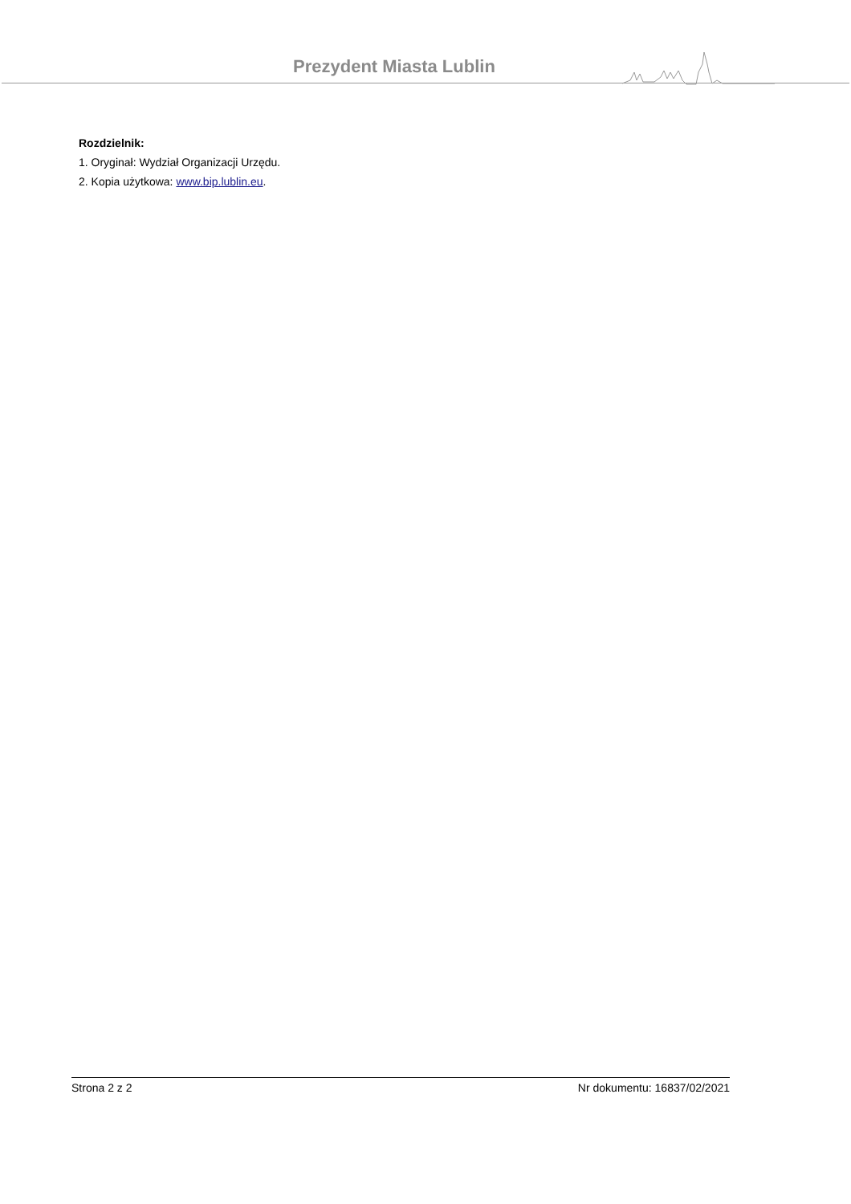Prezydent Miasta Lublin
Rozdzielnik:
1. Oryginał: Wydział Organizacji Urzędu.
2. Kopia użytkowa: www.bip.lublin.eu.
Strona 2 z 2 Nr dokumentu: 16837/02/2021